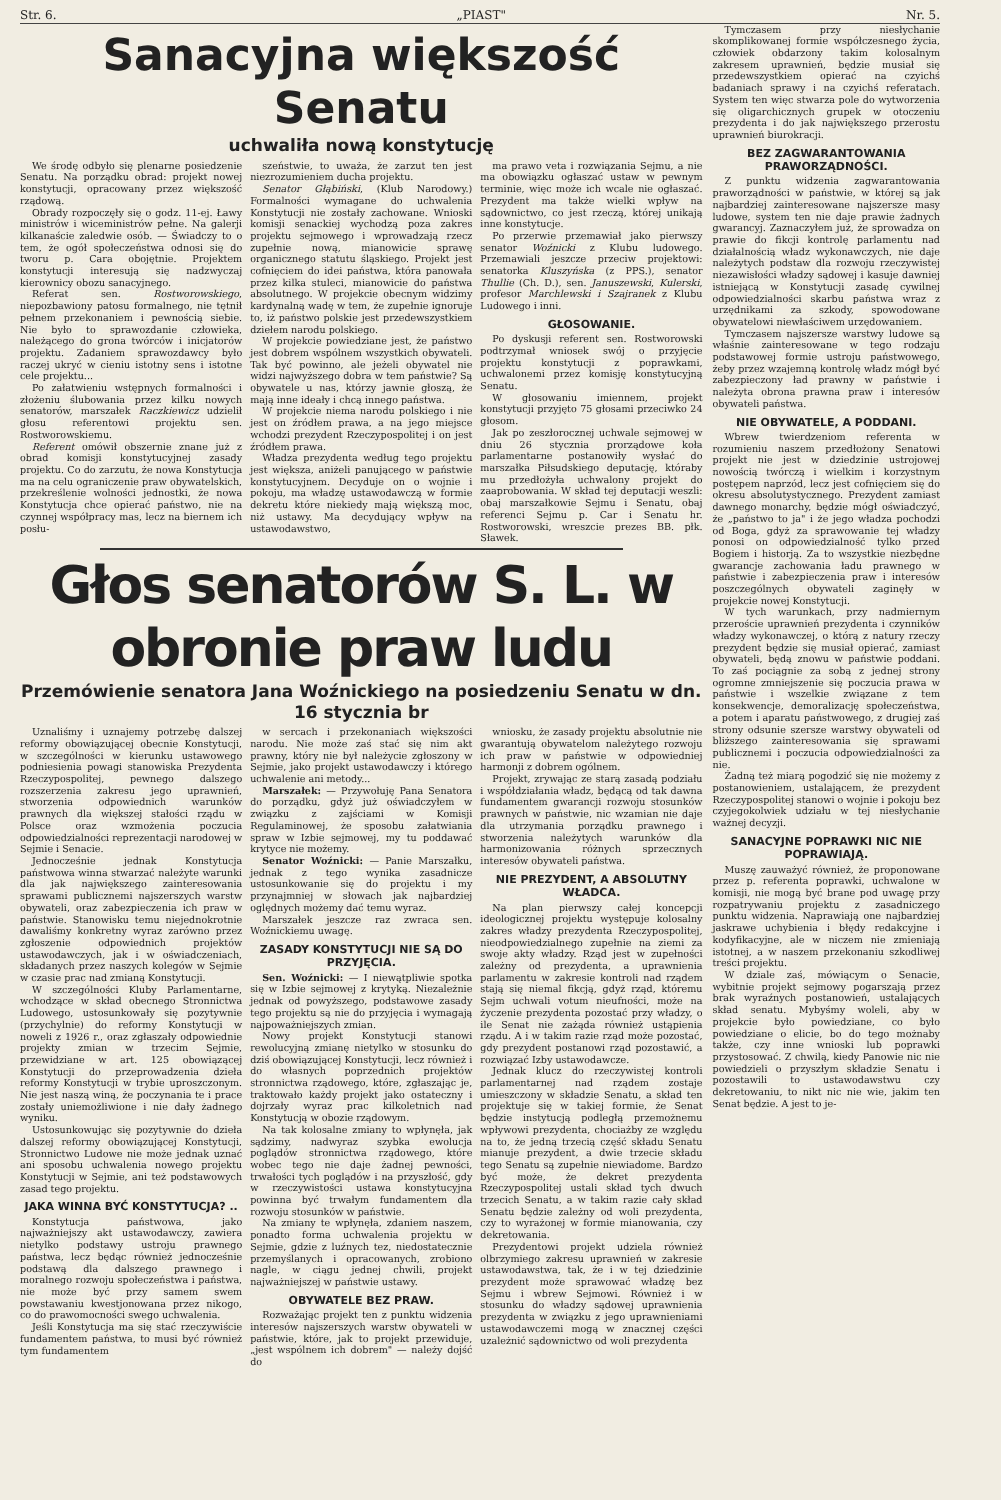Str. 6. „PIAST" Nr. 5.
Sanacyjna większość Senatu
uchwaliła nową konstytucję
We środę odbyło się plenarne posiedzenie Senatu. Na porządku obrad: projekt nowej konstytucji, opracowany przez większość rządową.
Obrady rozpoczęły się o godz. 11-ej. Ławy ministrów i wiceministrów pełne. Na galerji kilkanaście zaledwie osób. — Świadczy to o tem, że ogół społeczeństwa odnosi się do tworu p. Cara obojętnie. Projektem konstytucji interesują się nadzwyczaj kierownicy obozu sanacyjnego.
Referat sen. Rostworowskiego, niepozbawiony patosu formalnego, nie tętnił pełnem przekonaniem i pewnością siebie. Nie było to sprawozdanie człowieka, należącego do grona twórców i inicjatorów projektu. Zadaniem sprawozdawcy było raczej ukryć w cieniu istotny sens i istotne cele projektu...
Po załatwieniu wstępnych formalności i złożeniu ślubowania przez kilku nowych senatorów, marszałek Raczkiewicz udzielił głosu referentowi projektu sen. Rostworowskiemu.
Referent omówił obszernie znane już z obrad komisji konstytucyjnej zasady projektu. Co do zarzutu, że nowa Konstytucja ma na celu ograniczenie praw obywatelskich, przekreślenie wolności jednostki, że nowa Konstytucja chce opierać państwo, nie na czynnej współpracy mas, lecz na biernem ich posłu-
szeństwie, to uważa, że zarzut ten jest niezrozumieniem ducha projektu.
Senator Głąbiński, (Klub Narodowy.) Formalności wymagane do uchwalenia Konstytucji nie zostały zachowane. Wnioski komisji senackiej wychodzą poza zakres projektu sejmowego i wprowadzają rzecz zupełnie nową, mianowicie sprawę organicznego statutu śląskiego. Projekt jest cofnięciem do idei państwa, która panowała przez kilka stuleci, mianowicie do państwa absolutnego. W projekcie obecnym widzimy kardynalną wadę w tem, że zupełnie ignoruje to, iż państwo polskie jest przedewszystkiem dziełem narodu polskiego.
W projekcie powiedziane jest, że państwo jest dobrem wspólnem wszystkich obywateli. Tak być powinno, ale jeżeli obywatel nie widzi najwyższego dobra w tem państwie? Są obywatele u nas, którzy jawnie głoszą, że mają inne ideały i chcą innego państwa.
W projekcie niema narodu polskiego i nie jest on źródłem prawa, a na jego miejsce wchodzi prezydent Rzeczypospolitej i on jest źródłem prawa.
Władza prezydenta według tego projektu jest większa, aniżeli panującego w państwie konstytucyjnem. Decyduje on o wojnie i pokoju, ma władzę ustawodawczą w formie dekretu które niekiedy mają większą moc, niż ustawy. Ma decydujący wpływ na ustawodawstwo,
ma prawo veta i rozwiązania Sejmu, a nie ma obowiązku ogłaszać ustaw w pewnym terminie, więc może ich wcale nie ogłaszać. Prezydent ma także wielki wpływ na sądownictwo, co jest rzeczą, której unikają inne konstytucje.
Po przerwie przemawiał jako pierwszy senator Woźnicki z Klubu ludowego. Przemawiali jeszcze przeciw projektowi: senatorka Kluszyńska (z PPS.), senator Thullie (Ch. D.), sen. Januszewski, Kulerski, profesor Marchlewski i Szajranek z Klubu Ludowego i inni.
GŁOSOWANIE.
Po dyskusji referent sen. Rostworowski podtrzymał wniosek swój o przyjęcie projektu konstytucji z poprawkami, uchwalonemi przez komisję konstytucyjną Senatu.
W głosowaniu imiennem, projekt konstytucji przyjęto 75 głosami przeciwko 24 głosom.
Jak po zeszłorocznej uchwale sejmowej w dniu 26 stycznia prorządowe koła parlamentarne postanowiły wysłać do marszałka Piłsudskiego deputację, któraby mu przedłożyła uchwalony projekt do zaaprobowania. W skład tej deputacji weszli: obaj marszałkowie Sejmu i Senatu, obaj referenci Sejmu p. Car i Senatu hr. Rostworowski, wreszcie prezes BB. płk. Sławek.
Głos senatorów S. L. w obronie praw ludu
Przemówienie senatora Jana Woźnickiego na posiedzeniu Senatu w dn. 16 stycznia br
Uznaliśmy i uznajemy potrzebę dalszej reformy obowiązującej obecnie Konstytucji, w szczególności w kierunku ustawowego podniesienia powagi stanowiska Prezydenta Rzeczypospolitej, pewnego dalszego rozszerzenia zakresu jego uprawnień, stworzenia odpowiednich warunków prawnych dla większej stałości rządu w Polsce oraz wzmożenia poczucia odpowiedzialności reprezentacji narodowej w Sejmie i Senacie.
Jednocześnie jednak Konstytucja państwowa winna stwarzać należyte warunki dla jak największego zainteresowania sprawami publicznemi najszerszych warstw obywateli, oraz zabezpieczenia ich praw w państwie. Stanowisku temu niejednokrotnie dawaliśmy konkretny wyraz zarówno przez zgłoszenie odpowiednich projektów ustawodawczych, jak i w oświadczeniach, składanych przez naszych kolegów w Sejmie w czasie prac nad zmianą Konstytucji.
W szczególności Kluby Parlamentarne, wchodzące w skład obecnego Stronnictwa Ludowego, ustosunkowały się pozytywnie (przychylnie) do reformy Konstytucji w noweli z 1926 r., oraz zgłaszały odpowiednie projekty zmian w trzecim Sejmie, przewidziane w art. 125 obowiązącej Konstytucji do przeprowadzenia dzieła reformy Konstytucji w trybie uproszczonym. Nie jest naszą winą, że poczynania te i prace zostały uniemożliwione i nie dały żadnego wyniku.
Ustosunkowując się pozytywnie do dzieła dalszej reformy obowiązującej Konstytucji, Stronnictwo Ludowe nie może jednak uznać ani sposobu uchwalenia nowego projektu Konstytucji w Sejmie, ani też podstawowych zasad tego projektu.
JAKA WINNA BYĆ KONSTYTUCJA? ..
Konstytucja państwowa, jako najważniejszy akt ustawodawczy, zawiera nietylko podstawy ustroju prawnego państwa, lecz będąc również jednocześnie podstawą dla dalszego prawnego i moralnego rozwoju społeczeństwa i państwa, nie może być przy samem swem powstawaniu kwestjonowana przez nikogo, co do prawomocności swego uchwalenia.
Jeśli Konstytucja ma się stać rzeczywiście fundamentem państwa, to musi być również tym fundamentem
w sercach i przekonaniach większości narodu. Nie może zaś stać się nim akt prawny, który nie był należycie zgłoszony w Sejmie, jako projekt ustawodawczy i którego uchwalenie ani metody...
Marszałek: — Przywołuję Pana Senatora do porządku, gdyż już oświadczyłem w związku z zajściami w Komisji Regulaminowej, że sposobu załatwiania spraw w Izbie sejmowej, my tu poddawać krytyce nie możemy.
Senator Woźnicki: — Panie Marszałku, jednak z tego wynika zasadnicze ustosunkowanie się do projektu i my przynajmniej w słowach jak najbardziej oględnych możemy dać temu wyraz.
Marszałek jeszcze raz zwraca sen. Woźnickiemu uwagę.
ZASADY KONSTYTUCJI NIE SĄ DO PRZYJĘCIA.
Sen. Woźnicki: — I niewątpliwie spotka się w Izbie sejmowej z krytyką. Niezależnie jednak od powyższego, podstawowe zasady tego projektu są nie do przyjęcia i wymagają najpoważniejszych zmian.
Nowy projekt Konstytucji stanowi rewolucyjną zmianę nietylko w stosunku do dziś obowiązującej Konstytucji, lecz również i do własnych poprzednich projektów stronnictwa rządowego, które, zgłaszając je, traktowało każdy projekt jako ostateczny i dojrzały wyraz prac kilkoletnich nad Konstytucją w obozie rządowym.
Na tak kolosalne zmiany to wpłynęła, jak sądzimy, nadwyraz szybka ewolucja poglądów stronnictwa rządowego, które wobec tego nie daje żadnej pewności, trwałości tych poglądów i na przyszłość, gdy w rzeczywistości ustawa konstytucyjna powinna być trwałym fundamentem dla rozwoju stosunków w państwie.
Na zmiany te wpłynęła, zdaniem naszem, ponadto forma uchwalenia projektu w Sejmie, gdzie z luźnych tez, niedostatecznie przemyślanych i opracowanych, zrobiono nagle, w ciągu jednej chwili, projekt najważniejszej w państwie ustawy.
OBYWATELE BEZ PRAW.
Rozważając projekt ten z punktu widzenia interesów najszerszych warstw obywateli w państwie, które, jak to projekt przewiduje, „jest wspólnem ich dobrem" — należy dojść do
wniosku, że zasady projektu absolutnie nie gwarantują obywatelom należytego rozwoju ich praw w państwie w odpowiedniej harmonji z dobrem ogólnem.
Projekt, zrywając ze starą zasadą podziału i współdziałania władz, będącą od tak dawna fundamentem gwarancji rozwoju stosunków prawnych w państwie, nic wzamian nie daje dla utrzymania porządku prawnego i stworzenia należytych warunków dla harmonizowania różnych sprzecznych interesów obywateli państwa.
NIE PREZYDENT, A ABSOLUTNY WŁADCA.
Na plan pierwszy całej koncepcji ideologicznej projektu występuje kolosalny zakres władzy prezydenta Rzeczypospolitej, nieodpowiedzialnego zupełnie na ziemi za swoje akty władzy. Rząd jest w zupełności zależny od prezydenta, a uprawnienia parlamentu w zakresie kontroli nad rządem stają się niemal fikcją, gdyż rząd, któremu Sejm uchwali votum nieufności, może na życzenie prezydenta pozostać przy władzy, o ile Senat nie zażąda również ustąpienia rządu. A i w takim razie rząd może pozostać, gdy prezydent postanowi rząd pozostawić, a rozwiązać Izby ustawodawcze.
Jednak klucz do rzeczywistej kontroli parlamentarnej nad rządem zostaje umieszczony w składzie Senatu, a skład ten projektuje się w takiej formie, że Senat będzie instytucją podległą przemożnemu wpływowi prezydenta, chociażby ze względu na to, że jedną trzecią część składu Senatu mianuje prezydent, a dwie trzecie składu tego Senatu są zupełnie niewiadome. Bardzo być może, że dekret prezydenta Rzeczypospolitej ustali skład tych dwuch trzecich Senatu, a w takim razie cały skład Senatu będzie zależny od woli prezydenta, czy to wyrażonej w formie mianowania, czy dekretowania.
Prezydentowi projekt udziela również olbrzymiego zakresu uprawnień w zakresie ustawodawstwa, tak, że i w tej dziedzinie prezydent może sprawować władzę bez Sejmu i wbrew Sejmowi. Również i w stosunku do władzy sądowej uprawnienia prezydenta w związku z jego uprawnieniami ustawodawczemi mogą w znacznej części uzależnić sądownictwo od woli prezydenta
Tymczasem przy niesłychanie skomplikowanej formie współczesnego życia, człowiek obdarzony takim kolosalnym zakresem uprawnień, będzie musiał się przedewszystkiem opierać na czyichś badaniach sprawy i na czyichś referatach. System ten więc stwarza pole do wytworzenia się oligarchicznych grupek w otoczeniu prezydenta i do jak największego przerostu uprawnień biurokracji.
BEZ ZAGWARANTOWANIA PRAWORZĄDNOŚCI.
Z punktu widzenia zagwarantowania praworządności w państwie, w której są jak najbardziej zainteresowane najszersze masy ludowe, system ten nie daje prawie żadnych gwarancyj. Zaznaczyłem już, że sprowadza on prawie do fikcji kontrolę parlamentu nad działalnością władz wykonawczych, nie daje należytych podstaw dla rozwoju rzeczywistej niezawisłości władzy sądowej i kasuje dawniej istniejącą w Konstytucji zasadę cywilnej odpowiedzialności skarbu państwa wraz z urzędnikami za szkody, spowodowane obywatelowi niewłaściwem urzędowaniem.
Tymczasem najszersze warstwy ludowe są właśnie zainteresowane w tego rodzaju podstawowej formie ustroju państwowego, żeby przez wzajemną kontrolę władz mógł być zabezpieczony ład prawny w państwie i należyta obrona prawna praw i interesów obywateli państwa.
NIE OBYWATELE, A PODDANI.
Wbrew twierdzeniom referenta w rozumieniu naszem przedłożony Senatowi projekt nie jest w dziedzinie ustrojowej nowością twórczą i wielkim i korzystnym postępem naprzód, lecz jest cofnięciem się do okresu absolutystycznego. Prezydent zamiast dawnego monarchy, będzie mógł oświadczyć, że „państwo to ja" i że jego władza pochodzi od Boga, gdyż za sprawowanie tej władzy ponosi on odpowiedzialność tylko przed Bogiem i historją. Za to wszystkie niezbędne gwarancje zachowania ładu prawnego w państwie i zabezpieczenia praw i interesów poszczególnych obywateli zaginęły w projekcie nowej Konstytucji.
W tych warunkach, przy nadmiernym przeroście uprawnień prezydenta i czynników władzy wykonawczej, o którą z natury rzeczy prezydent będzie się musiał opierać, zamiast obywateli, będą znowu w państwie poddani. To zaś pociągnie za sobą z jednej strony ogromne zmniejszenie się poczucia prawa w państwie i wszelkie związane z tem konsekwencje, demoralizację społeczeństwa, a potem i aparatu państwowego, z drugiej zaś strony odsunie szersze warstwy obywateli od bliższego zainteresowania się sprawami publicznemi i poczucia odpowiedzialności za nie.
Żadną też miarą pogodzić się nie możemy z postanowieniem, ustalającem, że prezydent Rzeczypospolitej stanowi o wojnie i pokoju bez czyjegokolwiek udziału w tej niesłychanie ważnej decyzji.
SANACYJNE POPRAWKI NIC NIE POPRAWIAJĄ.
Muszę zauważyć również, że proponowane przez p. referenta poprawki, uchwalone w komisji, nie mogą być brane pod uwagę przy rozpatrywaniu projektu z zasadniczego punktu widzenia. Naprawiają one najbardziej jaskrawe uchybienia i błędy redakcyjne i kodyfikacyjne, ale w niczem nie zmieniają istotnej, a w naszem przekonaniu szkodliwej treści projektu.
W dziale zaś, mówiącym o Senacie, wybitnie projekt sejmowy pogarszają przez brak wyraźnych postanowień, ustalających skład senatu. Mybyśmy woleli, aby w projekcie było powiedziane, co było powiedziane o elicie, bo do tego możnaby także, czy inne wnioski lub poprawki przystosować. Z chwilą, kiedy Panowie nic nie powiedzieli o przyszłym składzie Senatu i pozostawili to ustawodawstwu czy dekretowaniu, to nikt nic nie wie, jakim ten Senat będzie. A jest to je-